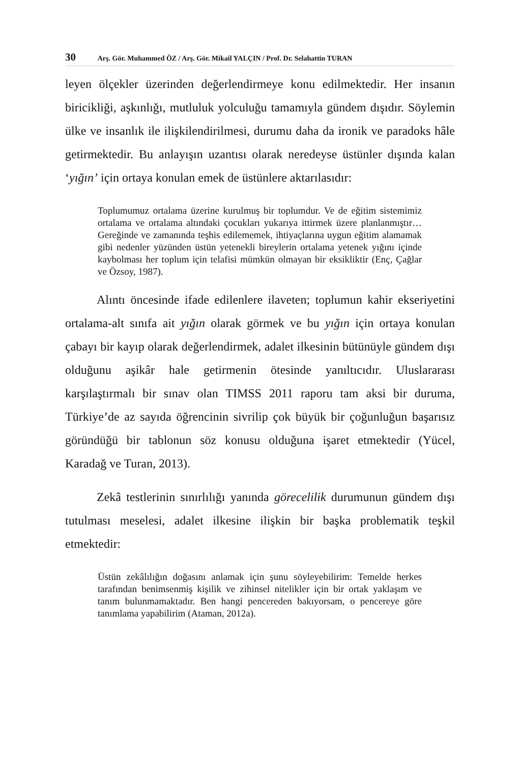30 Arş. Gör. Muhammed ÖZ / Arş. Gör. Mikail YALÇIN / Prof. Dr. Selahattin TURAN
leyen ölçekler üzerinden değerlendirmeye konu edilmektedir. Her insanın biricikliği, aşkınlığı, mutluluk yolculuğu tamamıyla gündem dışıdır. Söylemin ülke ve insanlık ile ilişkilendirilmesi, durumu daha da ironik ve paradoks hâle getirmektedir. Bu anlayışın uzantısı olarak neredeyse üstünler dışında kalan ‘yığın’ için ortaya konulan emek de üstünlere aktarılasıdır:
Toplumumuz ortalama üzerine kurulmuş bir toplumdur. Ve de eğitim sistemimiz ortalama ve ortalama altındaki çocukları yukarıya ittirmek üzere planlanmıştır… Gereğinde ve zamanında teşhis edilememek, ihtiyaçlarına uygun eğitim alamamak gibi nedenler yüzünden üstün yetenekli bireylerin ortalama yetenek yığını içinde kaybolması her toplum için telafisi mümkün olmayan bir eksikliktir (Enç, Çağlar ve Özsoy, 1987).
Alıntı öncesinde ifade edilenlere ilaveten; toplumun kahir ekseriyetini ortalama-alt sınıfa ait yığın olarak görmek ve bu yığın için ortaya konulan çabayı bir kayıp olarak değerlendirmek, adalet ilkesinin bütünüyle gündem dışı olduğunu aşikâr hale getirmenin ötesinde yanıltıcıdır. Uluslararası karşılaştırmalı bir sınav olan TIMSS 2011 raporu tam aksi bir duruma, Türkiye’de az sayıda öğrencinin sivrilip çok büyük bir çoğunluğun başarısız göründüğü bir tablonun söz konusu olduğuna işaret etmektedir (Yücel, Karadağ ve Turan, 2013).
Zekâ testlerinin sınırlılığı yanında görecelilik durumunun gündem dışı tutulması meselesi, adalet ilkesine ilişkin bir başka problematik teşkil etmektedir:
Üstün zekâlılığın doğasını anlamak için şunu söyleyebilirim: Temelde herkes tarafından benimsenmiş kişilik ve zihinsel nitelikler için bir ortak yaklaşım ve tanım bulunmamaktadır. Ben hangi pencereden bakıyorsam, o pencereye göre tanımlama yapabilirim (Ataman, 2012a).